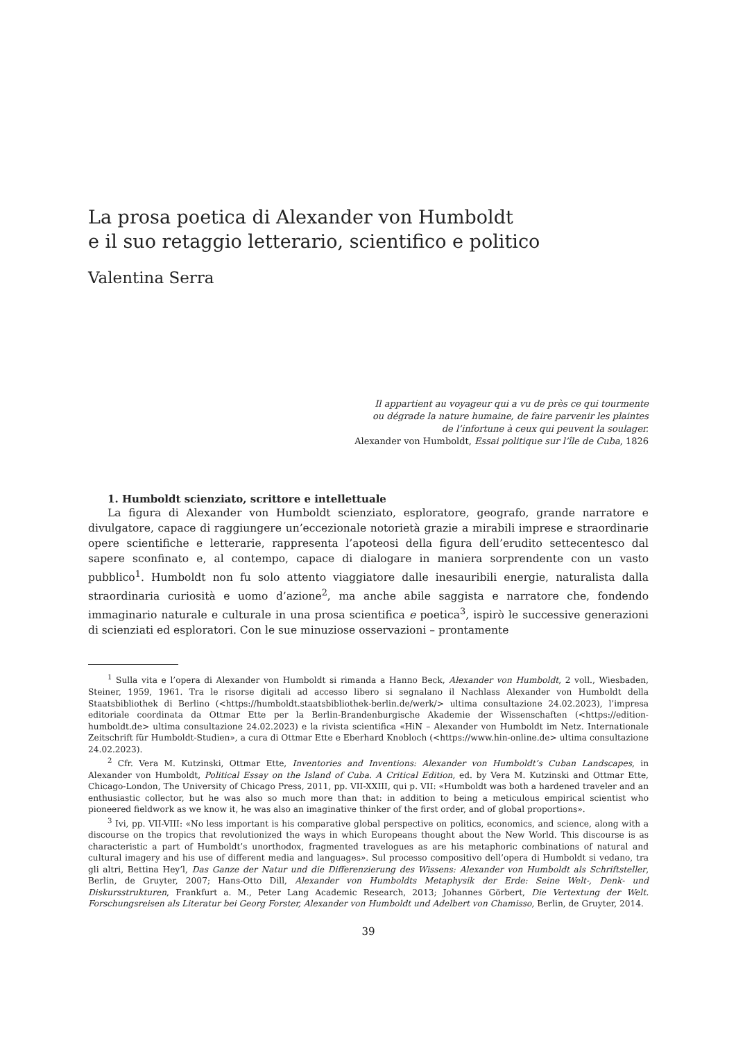La prosa poetica di Alexander von Humboldt
e il suo retaggio letterario, scientifico e politico
Valentina Serra
Il appartient au voyageur qui a vu de près ce qui tourmente
ou dégrade la nature humaine, de faire parvenir les plaintes
de l’infortune à ceux qui peuvent la soulager.
Alexander von Humboldt, Essai politique sur l’île de Cuba, 1826
1. Humboldt scienziato, scrittore e intellettuale
La figura di Alexander von Humboldt scienziato, esploratore, geografo, grande narratore e divulgatore, capace di raggiungere un’eccezionale notorietà grazie a mirabili imprese e straordinarie opere scientifiche e letterarie, rappresenta l’apoteosi della figura dell’erudito settecentesco dal sapere sconfinato e, al contempo, capace di dialogare in maniera sorprendente con un vasto pubblico<sup>1</sup>. Humboldt non fu solo attento viaggiatore dalle inesauribili energie, naturalista dalla straordinaria curiosità e uomo d’azione<sup>2</sup>, ma anche abile saggista e narratore che, fondendo immaginario naturale e culturale in una prosa scientifica e poetica<sup>3</sup>, ispirò le successive generazioni di scienziati ed esploratori. Con le sue minuziose osservazioni – prontamente
<sup>1</sup> Sulla vita e l’opera di Alexander von Humboldt si rimanda a Hanno Beck, Alexander von Humboldt, 2 voll., Wiesbaden, Steiner, 1959, 1961. Tra le risorse digitali ad accesso libero si segnalano il Nachlass Alexander von Humboldt della Staatsbibliothek di Berlino (<https://humboldt.staatsbibliothek-berlin.de/werk/> ultima consultazione 24.02.2023), l’impresa editoriale coordinata da Ottmar Ette per la Berlin-Brandenburgische Akademie der Wissenschaften (<https://edition-humboldt.de> ultima consultazione 24.02.2023) e la rivista scientifica «HiN – Alexander von Humboldt im Netz. Internationale Zeitschrift für Humboldt-Studien», a cura di Ottmar Ette e Eberhard Knobloch (<https://www.hin-online.de> ultima consultazione 24.02.2023).
<sup>2</sup> Cfr. Vera M. Kutzinski, Ottmar Ette, Inventories and Inventions: Alexander von Humboldt’s Cuban Landscapes, in Alexander von Humboldt, Political Essay on the Island of Cuba. A Critical Edition, ed. by Vera M. Kutzinski and Ottmar Ette, Chicago-London, The University of Chicago Press, 2011, pp. VII-XXIII, qui p. VII: «Humboldt was both a hardened traveler and an enthusiastic collector, but he was also so much more than that: in addition to being a meticulous empirical scientist who pioneered fieldwork as we know it, he was also an imaginative thinker of the first order, and of global proportions».
<sup>3</sup> Ivi, pp. VII-VIII: «No less important is his comparative global perspective on politics, economics, and science, along with a discourse on the tropics that revolutionized the ways in which Europeans thought about the New World. This discourse is as characteristic a part of Humboldt’s unorthodox, fragmented travelogues as are his metaphoric combinations of natural and cultural imagery and his use of different media and languages». Sul processo compositivo dell’opera di Humboldt si vedano, tra gli altri, Bettina Hey’l, Das Ganze der Natur und die Differenzierung des Wissens: Alexander von Humboldt als Schriftsteller, Berlin, de Gruyter, 2007; Hans-Otto Dill, Alexander von Humboldts Metaphysik der Erde: Seine Welt-, Denk- und Diskursstrukturen, Frankfurt a. M., Peter Lang Academic Research, 2013; Johannes Görbert, Die Vertextung der Welt. Forschungsreisen als Literatur bei Georg Forster, Alexander von Humboldt und Adelbert von Chamisso, Berlin, de Gruyter, 2014.
39